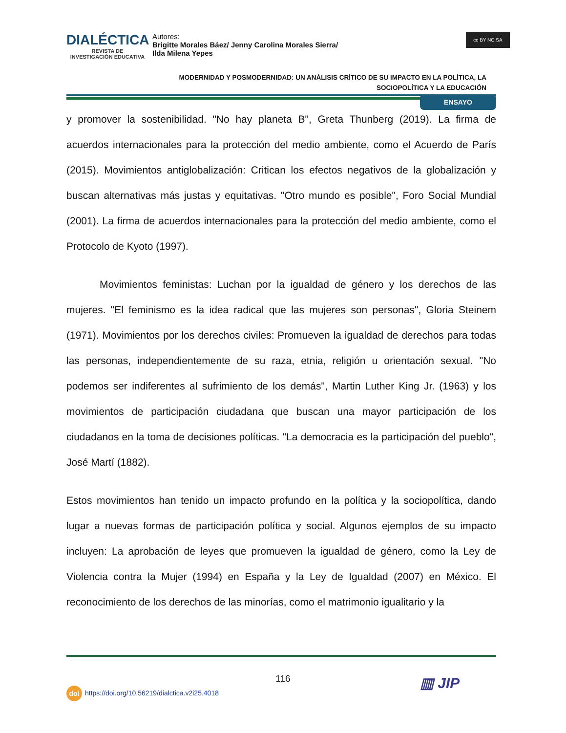DIALÉCTICA
REVISTA DE
INVESTIGACIÓN EDUCATIVA
Autores:
Brigitte Morales Báez/ Jenny Carolina Morales Sierra/
Ilda Milena Yepes
cc BY NC SA
MODERNIDAD Y POSMODERNIDAD: UN ANÁLISIS CRÍTICO DE SU IMPACTO EN LA POLÍTICA, LA SOCIOPOLÍTICA Y LA EDUCACIÓN
ENSAYO
y promover la sostenibilidad. "No hay planeta B", Greta Thunberg (2019). La firma de acuerdos internacionales para la protección del medio ambiente, como el Acuerdo de París (2015). Movimientos antiglobalización: Critican los efectos negativos de la globalización y buscan alternativas más justas y equitativas. "Otro mundo es posible", Foro Social Mundial (2001). La firma de acuerdos internacionales para la protección del medio ambiente, como el Protocolo de Kyoto (1997).
Movimientos feministas: Luchan por la igualdad de género y los derechos de las mujeres. "El feminismo es la idea radical que las mujeres son personas", Gloria Steinem (1971). Movimientos por los derechos civiles: Promueven la igualdad de derechos para todas las personas, independientemente de su raza, etnia, religión u orientación sexual. "No podemos ser indiferentes al sufrimiento de los demás", Martin Luther King Jr. (1963) y los movimientos de participación ciudadana que buscan una mayor participación de los ciudadanos en la toma de decisiones políticas. "La democracia es la participación del pueblo", José Martí (1882).
Estos movimientos han tenido un impacto profundo en la política y la sociopolítica, dando lugar a nuevas formas de participación política y social. Algunos ejemplos de su impacto incluyen: La aprobación de leyes que promueven la igualdad de género, como la Ley de Violencia contra la Mujer (1994) en España y la Ley de Igualdad (2007) en México. El reconocimiento de los derechos de las minorías, como el matrimonio igualitario y la
116
doi https://doi.org/10.56219/dialctica.v2i25.4018
▥ JIP